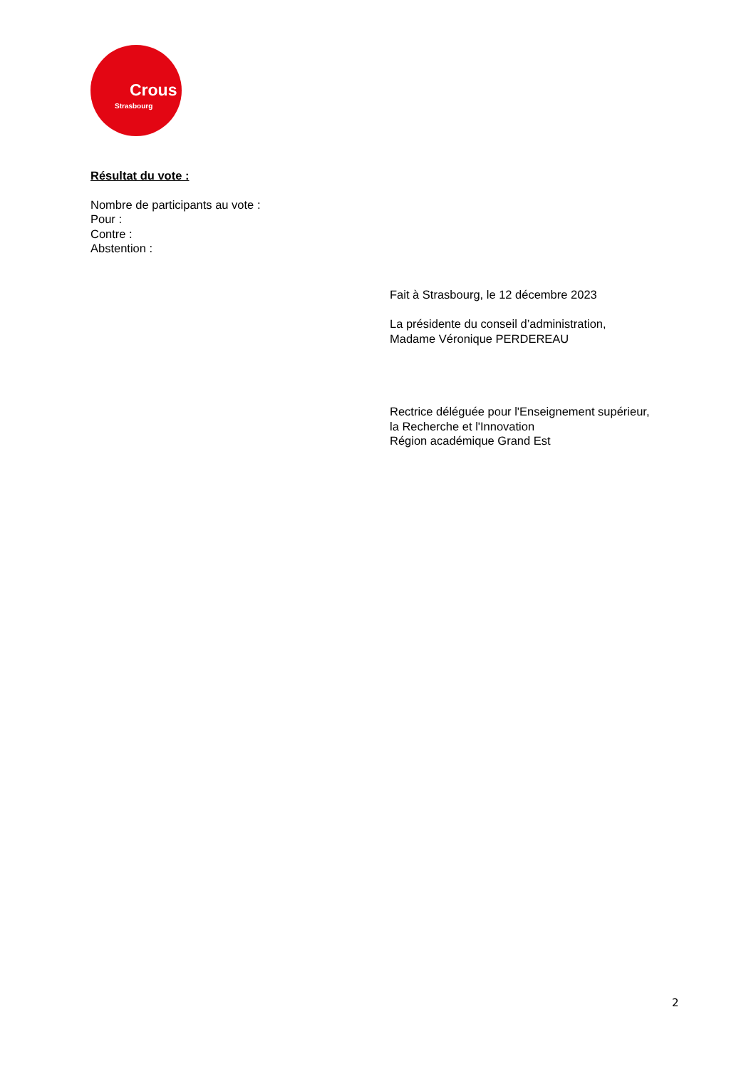Crous
Strasbourg
Résultat du vote :
Nombre de participants au vote :
Pour :
Contre :
Abstention :
Fait à Strasbourg, le 12 décembre 2023
La présidente du conseil d’administration,
Madame Véronique PERDEREAU
Rectrice déléguée pour l'Enseignement supérieur,
la Recherche et l'Innovation
Région académique Grand Est
2